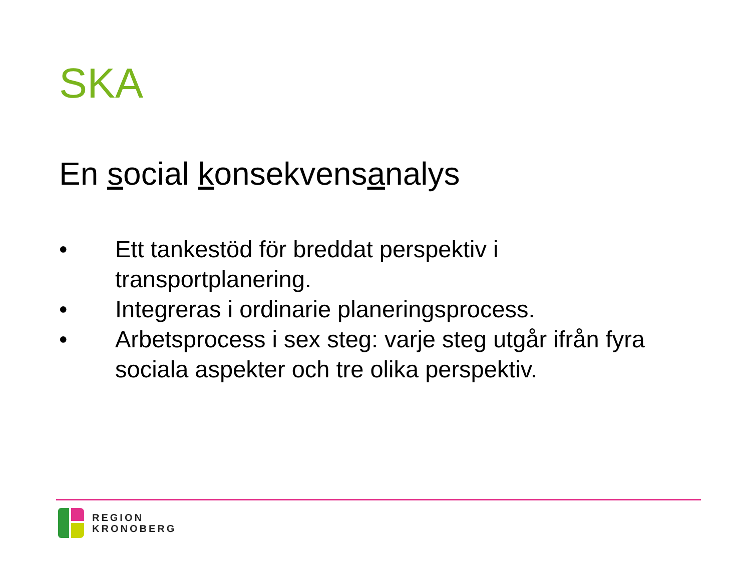SKA
En social konsekvensanalys
• Ett tankestöd för breddat perspektiv i transportplanering.
• Integreras i ordinarie planeringsprocess.
• Arbetsprocess i sex steg: varje steg utgår ifrån fyra sociala aspekter och tre olika perspektiv.
REGION
KRONOBERG